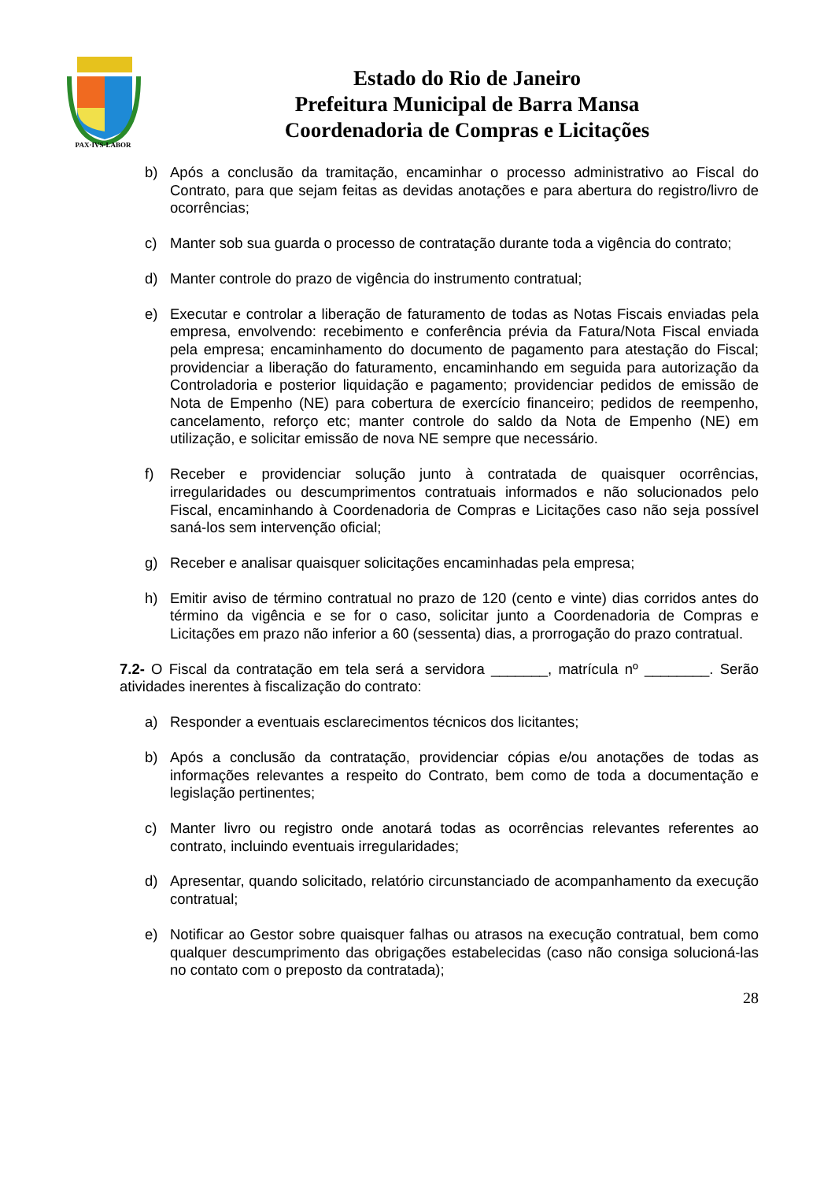PAX·IVS·LABOR
Estado do Rio de Janeiro
Prefeitura Municipal de Barra Mansa
Coordenadoria de Compras e Licitações
b) Após a conclusão da tramitação, encaminhar o processo administrativo ao Fiscal do Contrato, para que sejam feitas as devidas anotações e para abertura do registro/livro de ocorrências;
c) Manter sob sua guarda o processo de contratação durante toda a vigência do contrato;
d) Manter controle do prazo de vigência do instrumento contratual;
e) Executar e controlar a liberação de faturamento de todas as Notas Fiscais enviadas pela empresa, envolvendo: recebimento e conferência prévia da Fatura/Nota Fiscal enviada pela empresa; encaminhamento do documento de pagamento para atestação do Fiscal; providenciar a liberação do faturamento, encaminhando em seguida para autorização da Controladoria e posterior liquidação e pagamento; providenciar pedidos de emissão de Nota de Empenho (NE) para cobertura de exercício financeiro; pedidos de reempenho, cancelamento, reforço etc; manter controle do saldo da Nota de Empenho (NE) em utilização, e solicitar emissão de nova NE sempre que necessário.
f) Receber e providenciar solução junto à contratada de quaisquer ocorrências, irregularidades ou descumprimentos contratuais informados e não solucionados pelo Fiscal, encaminhando à Coordenadoria de Compras e Licitações caso não seja possível saná-los sem intervenção oficial;
g) Receber e analisar quaisquer solicitações encaminhadas pela empresa;
h) Emitir aviso de término contratual no prazo de 120 (cento e vinte) dias corridos antes do término da vigência e se for o caso, solicitar junto a Coordenadoria de Compras e Licitações em prazo não inferior a 60 (sessenta) dias, a prorrogação do prazo contratual.
7.2- O Fiscal da contratação em tela será a servidora _______, matrícula nº ________. Serão atividades inerentes à fiscalização do contrato:
a) Responder a eventuais esclarecimentos técnicos dos licitantes;
b) Após a conclusão da contratação, providenciar cópias e/ou anotações de todas as informações relevantes a respeito do Contrato, bem como de toda a documentação e legislação pertinentes;
c) Manter livro ou registro onde anotará todas as ocorrências relevantes referentes ao contrato, incluindo eventuais irregularidades;
d) Apresentar, quando solicitado, relatório circunstanciado de acompanhamento da execução contratual;
e) Notificar ao Gestor sobre quaisquer falhas ou atrasos na execução contratual, bem como qualquer descumprimento das obrigações estabelecidas (caso não consiga solucioná-las no contato com o preposto da contratada);
28